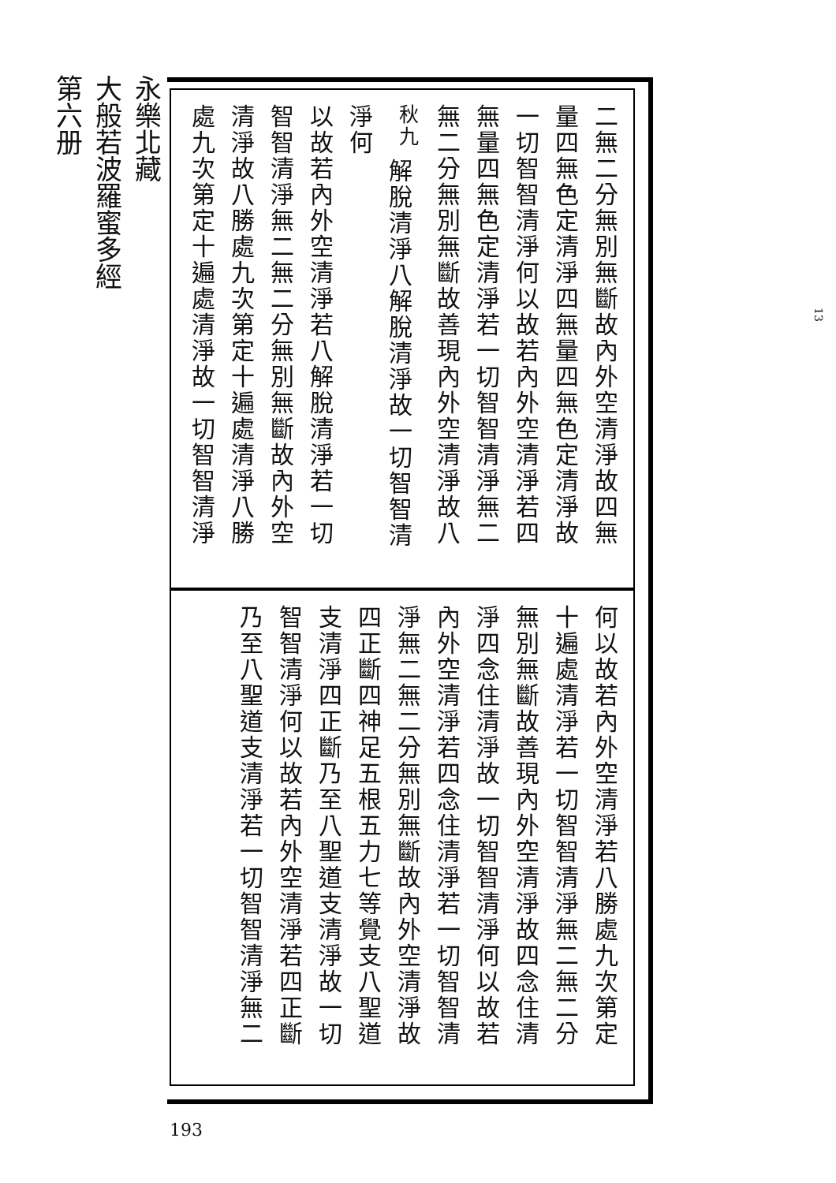永樂北藏
大般若波羅蜜多經
第六册
二無二分無別無斷故內外空清淨故四無
量四無色定清淨四無量四無色定清淨故
一切智智清淨何以故若內外空清淨若四
無量四無色定清淨若一切智智清淨無二
無二分無別無斷故善現內外空清淨故八
<sup>秋九</sup> 解脫清淨八解脫清淨故一切智智清淨何
以故若內外空清淨若八解脫清淨若一切
智智清淨無二無二分無別無斷故內外空
清淨故八勝處九次第定十遍處清淨八勝
處九次第定十遍處清淨故一切智智清淨
何以故若內外空清淨若八勝處九次第定
十遍處清淨若一切智智清淨無二無二分
無別無斷故善現內外空清淨故四念住清
淨四念住清淨故一切智智清淨何以故若
內外空清淨若四念住清淨若一切智智清
淨無二無二分無別無斷故內外空清淨故
四正斷四神足五根五力七等覺支八聖道
支清淨四正斷乃至八聖道支清淨故一切
智智清淨何以故若內外空清淨若四正斷
乃至八聖道支清淨若一切智智清淨無二
193
13